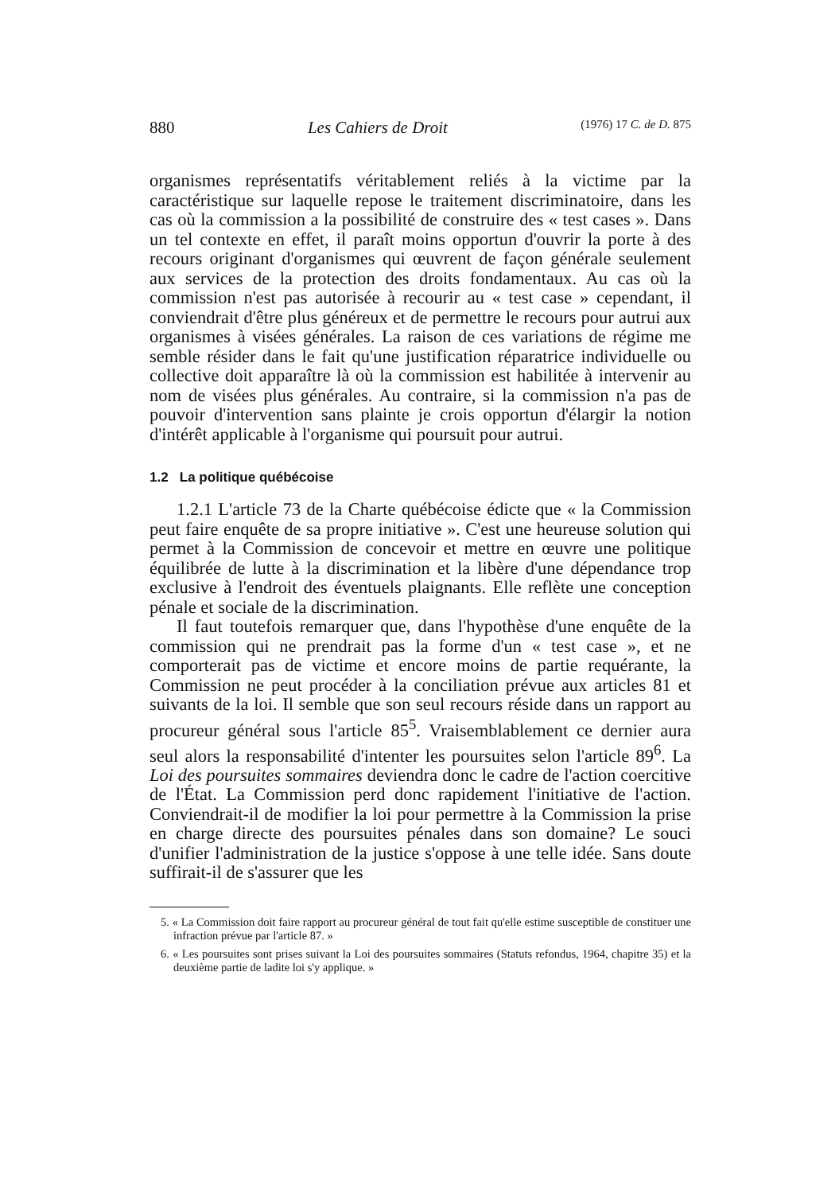880 Les Cahiers de Droit (1976) 17 C. de D. 875
organismes représentatifs véritablement reliés à la victime par la caractéristique sur laquelle repose le traitement discriminatoire, dans les cas où la commission a la possibilité de construire des « test cases ». Dans un tel contexte en effet, il paraît moins opportun d'ouvrir la porte à des recours originant d'organismes qui œuvrent de façon générale seulement aux services de la protection des droits fondamentaux. Au cas où la commission n'est pas autorisée à recourir au « test case » cependant, il conviendrait d'être plus généreux et de permettre le recours pour autrui aux organismes à visées générales. La raison de ces variations de régime me semble résider dans le fait qu'une justification réparatrice individuelle ou collective doit apparaître là où la commission est habilitée à intervenir au nom de visées plus générales. Au contraire, si la commission n'a pas de pouvoir d'intervention sans plainte je crois opportun d'élargir la notion d'intérêt applicable à l'organisme qui poursuit pour autrui.
1.2 La politique québécoise
1.2.1 L'article 73 de la Charte québécoise édicte que « la Commission peut faire enquête de sa propre initiative ». C'est une heureuse solution qui permet à la Commission de concevoir et mettre en œuvre une politique équilibrée de lutte à la discrimination et la libère d'une dépendance trop exclusive à l'endroit des éventuels plaignants. Elle reflète une conception pénale et sociale de la discrimination.
Il faut toutefois remarquer que, dans l'hypothèse d'une enquête de la commission qui ne prendrait pas la forme d'un « test case », et ne comporterait pas de victime et encore moins de partie requérante, la Commission ne peut procéder à la conciliation prévue aux articles 81 et suivants de la loi. Il semble que son seul recours réside dans un rapport au procureur général sous l'article 85<sup>5</sup>. Vraisemblablement ce dernier aura seul alors la responsabilité d'intenter les poursuites selon l'article 89<sup>6</sup>. La Loi des poursuites sommaires deviendra donc le cadre de l'action coercitive de l'État. La Commission perd donc rapidement l'initiative de l'action. Conviendrait-il de modifier la loi pour permettre à la Commission la prise en charge directe des poursuites pénales dans son domaine? Le souci d'unifier l'administration de la justice s'oppose à une telle idée. Sans doute suffirait-il de s'assurer que les
5. « La Commission doit faire rapport au procureur général de tout fait qu'elle estime susceptible de constituer une infraction prévue par l'article 87. »
6. « Les poursuites sont prises suivant la Loi des poursuites sommaires (Statuts refondus, 1964, chapitre 35) et la deuxième partie de ladite loi s'y applique. »